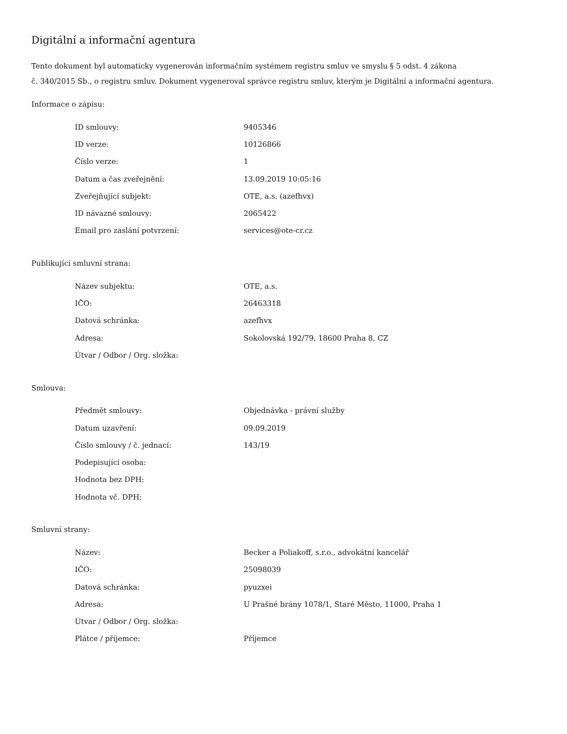Digitální a informační agentura
Tento dokument byl automaticky vygenerován informačním systémem registru smluv ve smyslu § 5 odst. 4 zákona
č. 340/2015 Sb., o registru smluv. Dokument vygeneroval správce registru smluv, kterým je Digitální a informační agentura.
Informace o zápisu:
| ID smlouvy: | 9405346 |
| ID verze: | 10126866 |
| Číslo verze: | 1 |
| Datum a čas zveřejnění: | 13.09.2019 10:05:16 |
| Zveřejňující subjekt: | OTE, a.s. (azefhvx) |
| ID návazné smlouvy: | 2065422 |
| Email pro zaslání potvrzení: | services@ote-cr.cz |
Publikující smluvní strana:
| Název subjektu: | OTE, a.s. |
| IČO: | 26463318 |
| Datová schránka: | azefhvx |
| Adresa: | Sokolovská 192/79, 18600 Praha 8, CZ |
| Útvar / Odbor / Org. složka: | |
Smlouva:
| Předmět smlouvy: | Objednávka - právní služby |
| Datum uzavření: | 09.09.2019 |
| Číslo smlouvy / č. jednací: | 143/19 |
| Podepisující osoba: | |
| Hodnota bez DPH: | |
| Hodnota vč. DPH: | |
Smluvní strany:
| Název: | Becker a Poliakoff, s.r.o., advokátní kancelář |
| IČO: | 25098039 |
| Datová schránka: | pyuzxei |
| Adresa: | U Prašné brány 1078/1, Staré Město, 11000, Praha 1 |
| Útvar / Odbor / Org. složka: | |
| Plátce / příjemce: | Příjemce |